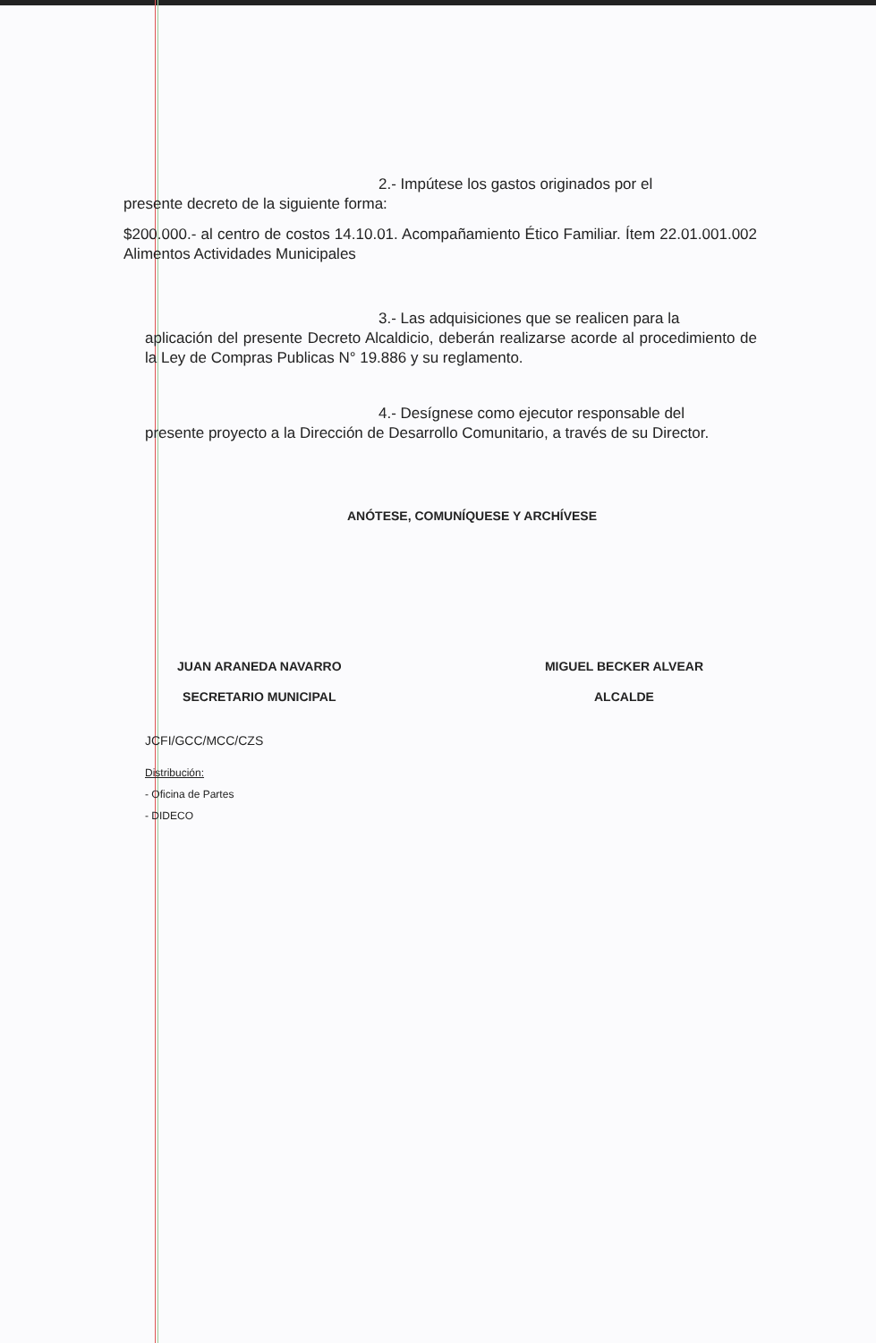2.- Impútese los gastos originados por el
presente decreto de la siguiente forma:
$200.000.- al centro de costos 14.10.01. Acompañamiento Ético Familiar. Ítem 22.01.001.002 Alimentos Actividades Municipales
3.- Las adquisiciones que se realicen para la
aplicación del presente Decreto Alcaldicio, deberán realizarse acorde al procedimiento de la Ley de Compras Publicas N° 19.886 y su reglamento.
4.- Desígnese como ejecutor responsable del
presente proyecto a la Dirección de Desarrollo Comunitario, a través de su Director.
ANÓTESE, COMUNÍQUESE Y ARCHÍVESE
JUAN ARANEDA NAVARRO
SECRETARIO MUNICIPAL
MIGUEL BECKER ALVEAR
ALCALDE
JCFI/GCC/MCC/CZS
Distribución:
- Oficina de Partes
- DIDECO